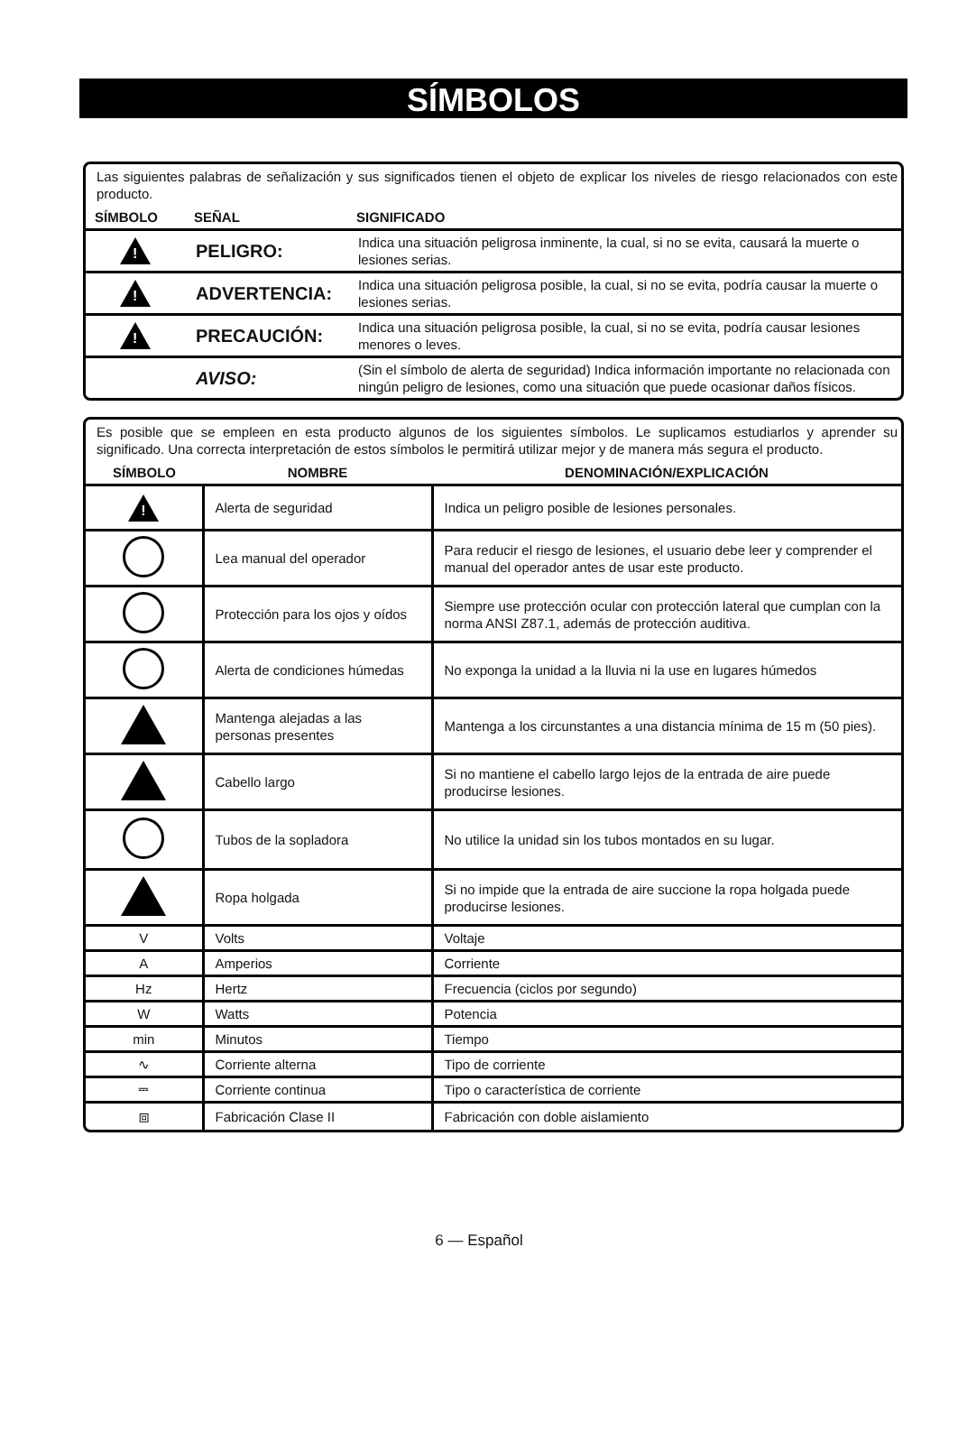SÍMBOLOS
Las siguientes palabras de señalización y sus significados tienen el objeto de explicar los niveles de riesgo relacionados con este producto.
| SÍMBOLO | SEÑAL | SIGNIFICADO |
| --- | --- | --- |
| ! | PELIGRO: | Indica una situación peligrosa inminente, la cual, si no se evita, causará la muerte o lesiones serias. |
| ! | ADVERTENCIA: | Indica una situación peligrosa posible, la cual, si no se evita, podría causar la muerte o lesiones serias. |
| ! | PRECAUCIÓN: | Indica una situación peligrosa posible, la cual, si no se evita, podría causar lesiones menores o leves. |
| | AVISO: | (Sin el símbolo de alerta de seguridad) Indica información importante no relacionada con ningún peligro de lesiones, como una situación que puede ocasionar daños físicos. |
Es posible que se empleen en esta producto algunos de los siguientes símbolos. Le suplicamos estudiarlos y aprender su significado. Una correcta interpretación de estos símbolos le permitirá utilizar mejor y de manera más segura el producto.
| SÍMBOLO | NOMBRE | DENOMINACIÓN/EXPLICACIÓN |
| --- | --- | --- |
| ! | Alerta de seguridad | Indica un peligro posible de lesiones personales. |
| | Lea manual del operador | Para reducir el riesgo de lesiones, el usuario debe leer y comprender el manual del operador antes de usar este producto. |
| | Protección para los ojos y oídos | Siempre use protección ocular con protección lateral que cumplan con la norma ANSI Z87.1, además de protección auditiva. |
| | Alerta de condiciones húmedas | No exponga la unidad a la lluvia ni la use en lugares húmedos |
| | Mantenga alejadas a las personas presentes | Mantenga a los circunstantes a una distancia mínima de 15 m (50 pies). |
| | Cabello largo | Si no mantiene el cabello largo lejos de la entrada de aire puede producirse lesiones. |
| | Tubos de la sopladora | No utilice la unidad sin los tubos montados en su lugar. |
| | Ropa holgada | Si no impide que la entrada de aire succione la ropa holgada puede producirse lesiones. |
| V | Volts | Voltaje |
| A | Amperios | Corriente |
| Hz | Hertz | Frecuencia (ciclos por segundo) |
| W | Watts | Potencia |
| min | Minutos | Tiempo |
| ∿ | Corriente alterna | Tipo de corriente |
| ⎓ | Corriente continua | Tipo o característica de corriente |
| ⧈ | Fabricación Clase II | Fabricación con doble aislamiento |
6 — Español